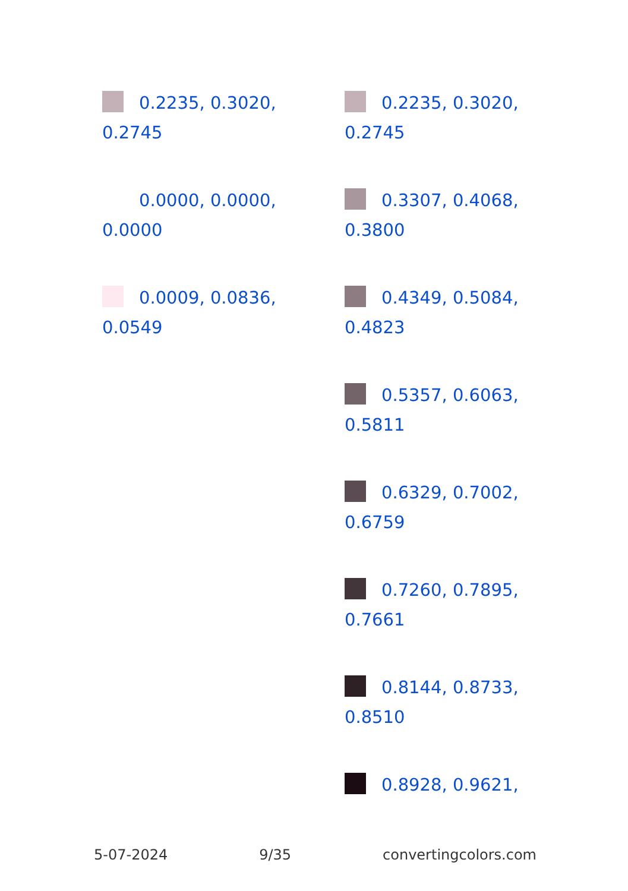0.2235, 0.3020, 0.2745
0.0000, 0.0000, 0.0000
0.0009, 0.0836, 0.0549
0.2235, 0.3020, 0.2745
0.3307, 0.4068, 0.3800
0.4349, 0.5084, 0.4823
0.5357, 0.6063, 0.5811
0.6329, 0.7002, 0.6759
0.7260, 0.7895, 0.7661
0.8144, 0.8733, 0.8510
0.8928, 0.9621,
5-07-2024 9/35 convertingcolors.com